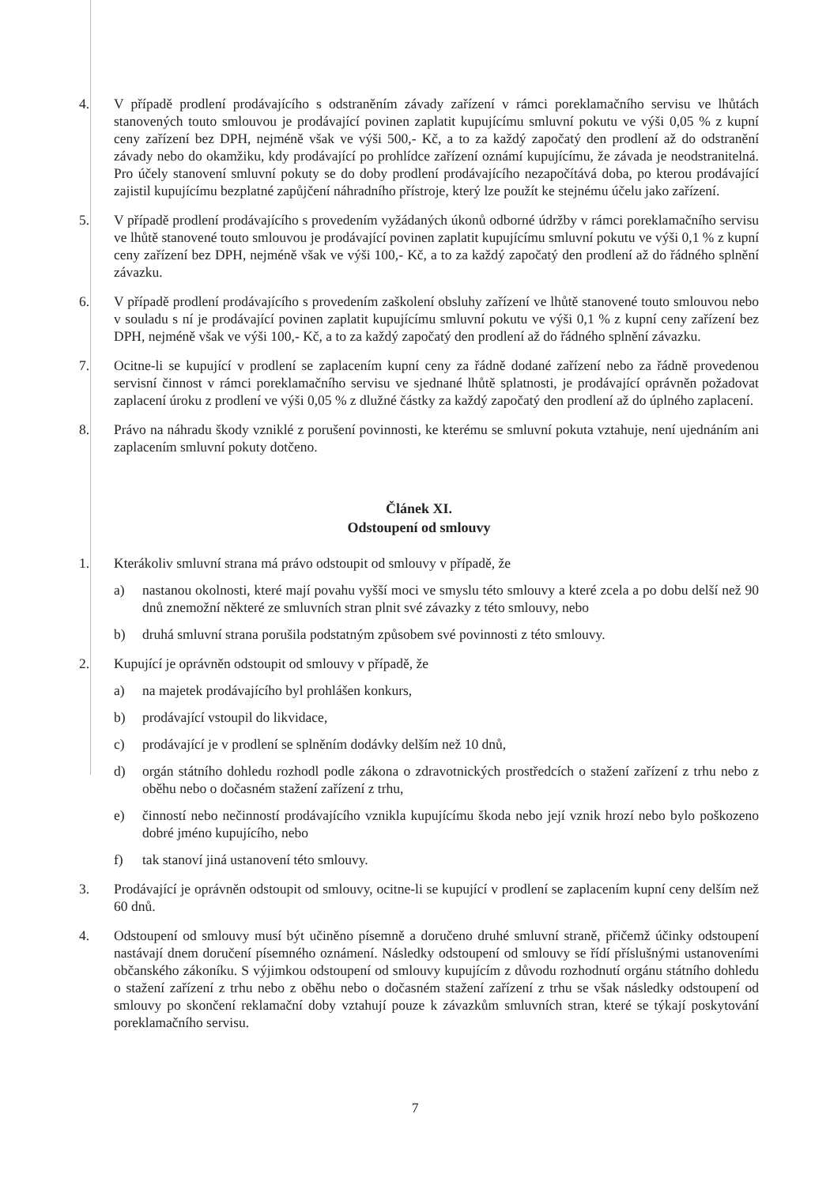4. V případě prodlení prodávajícího s odstraněním závady zařízení v rámci poreklamačního servisu ve lhůtách stanovených touto smlouvou je prodávající povinen zaplatit kupujícímu smluvní pokutu ve výši 0,05 % z kupní ceny zařízení bez DPH, nejméně však ve výši 500,- Kč, a to za každý započatý den prodlení až do odstranění závady nebo do okamžiku, kdy prodávající po prohlídce zařízení oznámí kupujícímu, že závada je neodstranitelná. Pro účely stanovení smluvní pokuty se do doby prodlení prodávajícího nezapočítává doba, po kterou prodávající zajistil kupujícímu bezplatné zapůjčení náhradního přístroje, který lze použít ke stejnému účelu jako zařízení.
5. V případě prodlení prodávajícího s provedením vyžádaných úkonů odborné údržby v rámci poreklamačního servisu ve lhůtě stanovené touto smlouvou je prodávající povinen zaplatit kupujícímu smluvní pokutu ve výši 0,1 % z kupní ceny zařízení bez DPH, nejméně však ve výši 100,- Kč, a to za každý započatý den prodlení až do řádného splnění závazku.
6. V případě prodlení prodávajícího s provedením zaškolení obsluhy zařízení ve lhůtě stanovené touto smlouvou nebo v souladu s ní je prodávající povinen zaplatit kupujícímu smluvní pokutu ve výši 0,1 % z kupní ceny zařízení bez DPH, nejméně však ve výši 100,- Kč, a to za každý započatý den prodlení až do řádného splnění závazku.
7. Ocitne-li se kupující v prodlení se zaplacením kupní ceny za řádně dodané zařízení nebo za řádně provedenou servisní činnost v rámci poreklamačního servisu ve sjednané lhůtě splatnosti, je prodávající oprávněn požadovat zaplacení úroku z prodlení ve výši 0,05 % z dlužné částky za každý započatý den prodlení až do úplného zaplacení.
8. Právo na náhradu škody vzniklé z porušení povinnosti, ke kterému se smluvní pokuta vztahuje, není ujednáním ani zaplacením smluvní pokuty dotčeno.
Článek XI.
Odstoupení od smlouvy
1. Kterákoliv smluvní strana má právo odstoupit od smlouvy v případě, že
a) nastanou okolnosti, které mají povahu vyšší moci ve smyslu této smlouvy a které zcela a po dobu delší než 90 dnů znemožní některé ze smluvních stran plnit své závazky z této smlouvy, nebo
b) druhá smluvní strana porušila podstatným způsobem své povinnosti z této smlouvy.
2. Kupující je oprávněn odstoupit od smlouvy v případě, že
a) na majetek prodávajícího byl prohlášen konkurs,
b) prodávající vstoupil do likvidace,
c) prodávající je v prodlení se splněním dodávky delším než 10 dnů,
d) orgán státního dohledu rozhodl podle zákona o zdravotnických prostředcích o stažení zařízení z trhu nebo z oběhu nebo o dočasném stažení zařízení z trhu,
e) činností nebo nečinností prodávajícího vznikla kupujícímu škoda nebo její vznik hrozí nebo bylo poškozeno dobré jméno kupujícího, nebo
f) tak stanoví jiná ustanovení této smlouvy.
3. Prodávající je oprávněn odstoupit od smlouvy, ocitne-li se kupující v prodlení se zaplacením kupní ceny delším než 60 dnů.
4. Odstoupení od smlouvy musí být učiněno písemně a doručeno druhé smluvní straně, přičemž účinky odstoupení nastávají dnem doručení písemného oznámení. Následky odstoupení od smlouvy se řídí příslušnými ustanoveními občanského zákoníku. S výjimkou odstoupení od smlouvy kupujícím z důvodu rozhodnutí orgánu státního dohledu o stažení zařízení z trhu nebo z oběhu nebo o dočasném stažení zařízení z trhu se však následky odstoupení od smlouvy po skončení reklamační doby vztahují pouze k závazkům smluvních stran, které se týkají poskytování poreklamačního servisu.
7